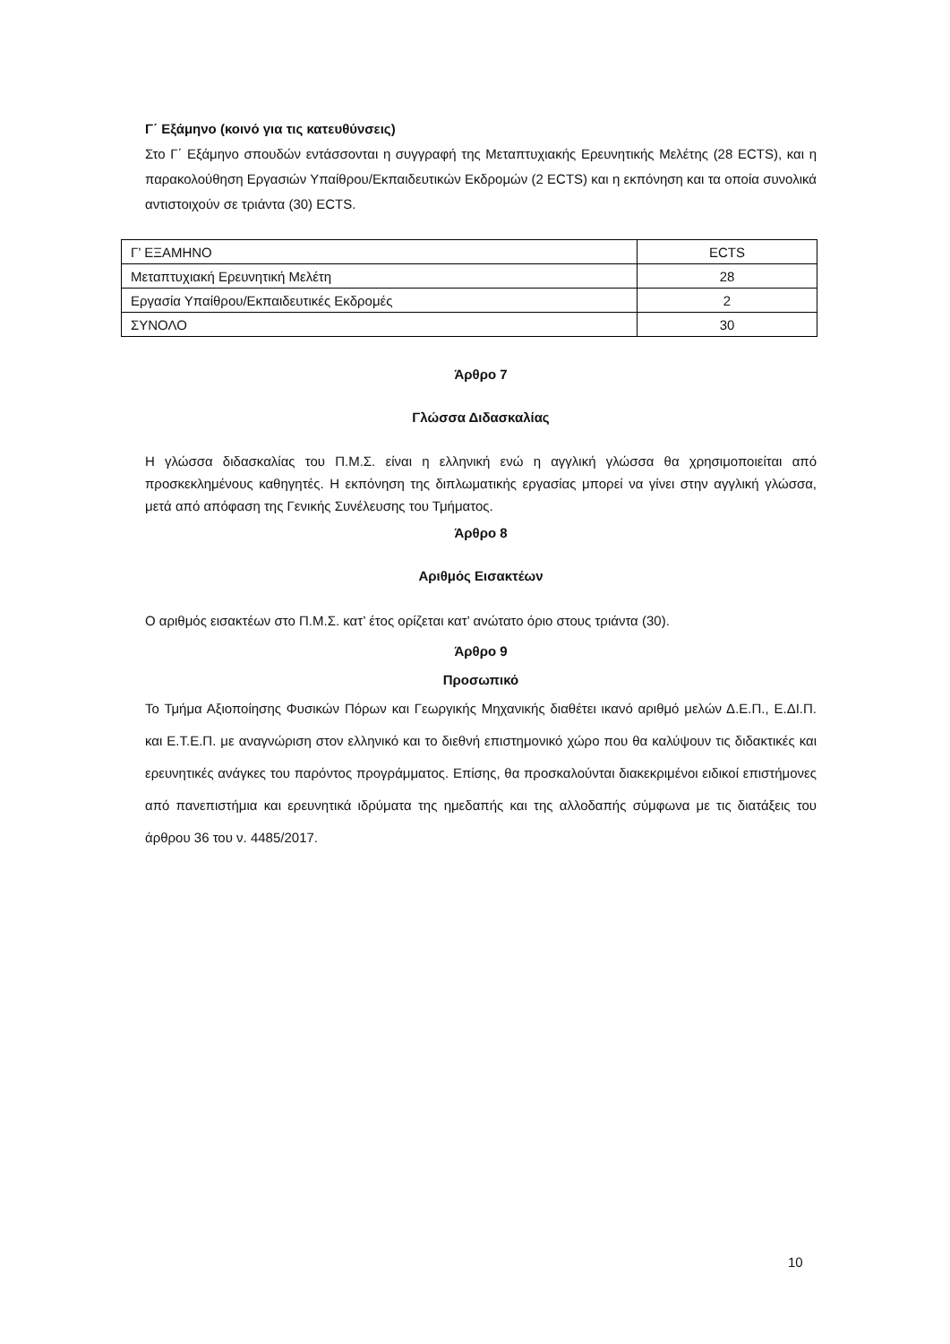Γ΄ Εξάμηνο (κοινό για τις κατευθύνσεις)
Στο Γ΄ Εξάμηνο σπουδών εντάσσονται η συγγραφή της Μεταπτυχιακής Ερευνητικής Μελέτης (28 ECTS), και η παρακολούθηση Εργασιών Υπαίθρου/Εκπαιδευτικών Εκδρομών (2 ECTS) και η εκπόνηση και τα οποία συνολικά αντιστοιχούν σε τριάντα (30) ECTS.
| Γ’ ΕΞΑΜΗΝΟ | ECTS |
| Μεταπτυχιακή Ερευνητική Μελέτη | 28 |
| Εργασία Υπαίθρου/Εκπαιδευτικές Εκδρομές | 2 |
| ΣΥΝΟΛΟ | 30 |
Άρθρο 7
Γλώσσα Διδασκαλίας
Η γλώσσα διδασκαλίας του Π.Μ.Σ. είναι η ελληνική ενώ η αγγλική γλώσσα θα χρησιμοποιείται από προσκεκλημένους καθηγητές. Η εκπόνηση της διπλωματικής εργασίας μπορεί να γίνει στην αγγλική γλώσσα, μετά από απόφαση της Γενικής Συνέλευσης του Τμήματος.
Άρθρο 8
Αριθμός Εισακτέων
Ο αριθμός εισακτέων στο Π.Μ.Σ. κατ’ έτος ορίζεται κατ’ ανώτατο όριο στους τριάντα (30).
Άρθρο 9
Προσωπικό
Το Τμήμα Αξιοποίησης Φυσικών Πόρων και Γεωργικής Μηχανικής διαθέτει ικανό αριθμό μελών Δ.Ε.Π., Ε.ΔΙ.Π. και Ε.Τ.Ε.Π. με αναγνώριση στον ελληνικό και το διεθνή επιστημονικό χώρο που θα καλύψουν τις διδακτικές και ερευνητικές ανάγκες του παρόντος προγράμματος. Επίσης, θα προσκαλούνται διακεκριμένοι ειδικοί επιστήμονες από πανεπιστήμια και ερευνητικά ιδρύματα της ημεδαπής και της αλλοδαπής σύμφωνα με τις διατάξεις του άρθρου 36 του ν. 4485/2017.
10